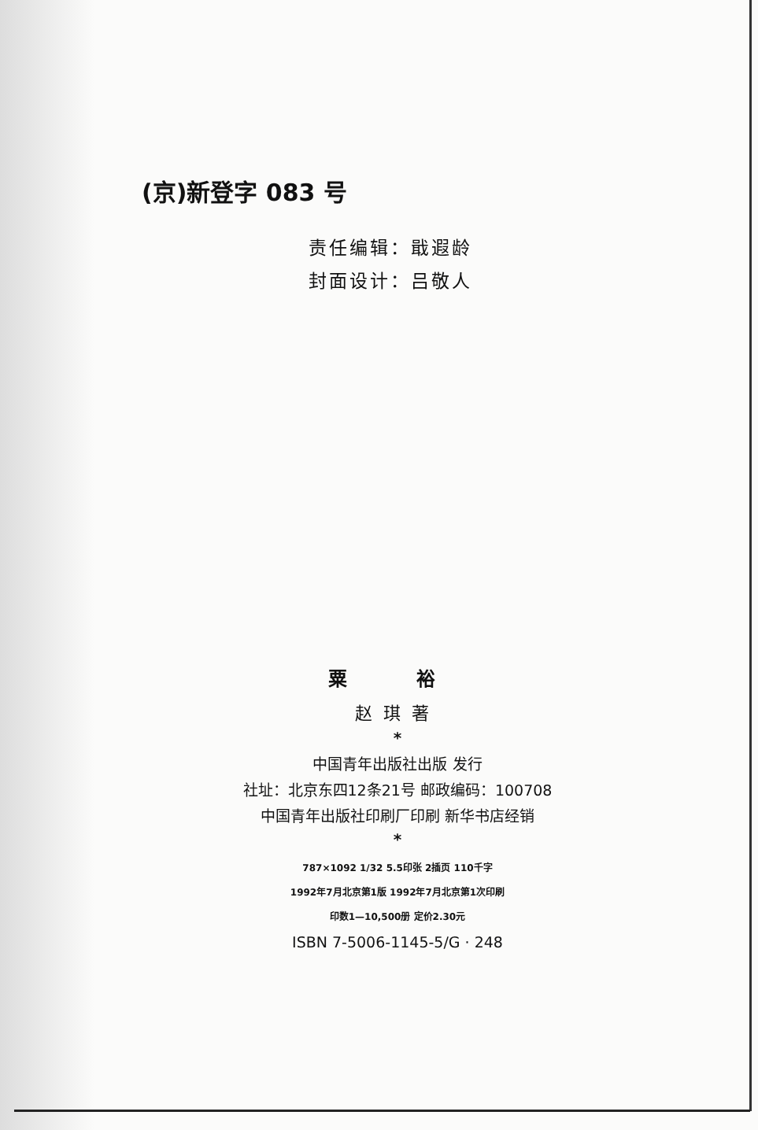(京)新登字 083 号
责任编辑：戢遐龄
封面设计：吕敬人
粟 裕
赵琪著
*
中国青年出版社出版 发行
社址：北京东四12条21号 邮政编码：100708
中国青年出版社印刷厂印刷 新华书店经销
*
787×1092 1/32 5.5印张 2插页 110千字
1992年7月北京第1版 1992年7月北京第1次印刷
印数1—10,500册 定价2.30元
ISBN 7-5006-1145-5/G · 248